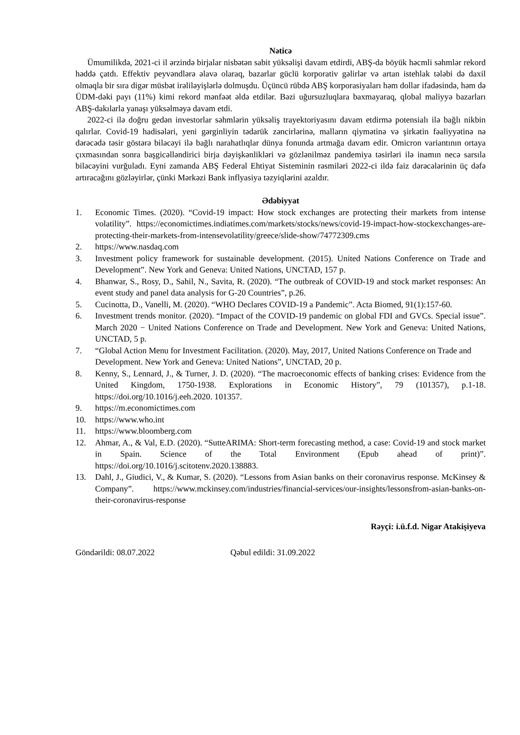Nəticə
Ümumilikdə, 2021-ci il ərzində birjalar nisbətən sabit yüksəlişi davam etdirdi, ABŞ-da böyük həcmli səhmlər rekord həddə çatdı. Effektiv peyvəndlərə əlavə olaraq, bazarlar güclü korporativ gəlirlər və artan istehlak tələbi də daxil olmaqla bir sıra digər müsbət irəliləyişlərlə dolmuşdu. Üçüncü rübdə ABŞ korporasiyaları həm dollar ifadəsində, həm də ÜDM-dəki payı (11%) kimi rekord mənfəət əldə etdilər. Bəzi uğursuzluqlara baxmayaraq, qlobal maliyyə bazarları ABŞ-dakılarla yanaşı yüksəlməyə davam etdi.
2022-ci ilə doğru gedən investorlar səhmlərin yüksəliş trayektoriyasını davam etdirmə potensialı ilə bağlı nikbin qalırlar. Covid-19 hadisələri, yeni gərginliyin tədarük zəncirlərinə, malların qiymətinə və şirkətin fəaliyyətinə nə dərəcədə təsir göstərə biləcəyi ilə bağlı narahatlıqlar dünya fonunda artmağa davam edir. Omicron variantının ortaya çıxmasından sonra başgicəlləndirici birja dəyişkənlikləri və gözlənilməz pandemiya təsirləri ilə inamın necə sarsıla biləcəyini vurğuladı. Eyni zamanda ABŞ Federal Ehtiyat Sisteminin rəsmiləri 2022-ci ildə faiz dərəcələrinin üç dəfə artıracağını gözləyirlər, çünki Mərkəzi Bank inflyasiya təzyiqlərini azaldır.
Ədəbiyyat
1. Economic Times. (2020). “Covid-19 impact: How stock exchanges are protecting their markets from intense volatility”. https://economictimes.indiatimes.com/markets/stocks/news/covid-19-impact-how-stockexchanges-are-protecting-their-markets-from-intensevolatility/greece/slide-show/74772309.cms
2. https://www.nasdaq.com
3. Investment policy framework for sustainable development. (2015). United Nations Conference on Trade and Development”. New York and Geneva: United Nations, UNCTAD, 157 p.
4. Bhanwar, S., Rosy, D., Sahil, N., Savita, R. (2020). “The outbreak of COVID-19 and stock market responses: An event study and panel data analysis for G-20 Countries”, p.26.
5. Cucinotta, D., Vanelli, M. (2020). “WHO Declares COVID-19 a Pandemic”. Acta Biomed, 91(1):157-60.
6. Investment trends monitor. (2020). “Impact of the COVID-19 pandemic on global FDI and GVCs. Special issue”. March 2020 − United Nations Conference on Trade and Development. New York and Geneva: United Nations, UNCTAD, 5 p.
7. “Global Action Menu for Investment Facilitation. (2020). May, 2017, United Nations Conference on Trade and Development. New York and Geneva: United Nations”, UNCTAD, 20 p.
8. Kenny, S., Lennard, J., & Turner, J. D. (2020). “The macroeconomic effects of banking crises: Evidence from the United Kingdom, 1750-1938. Explorations in Economic History”, 79 (101357), p.1-18. https://doi.org/10.1016/j.eeh.2020. 101357.
9. https://m.economictimes.com
10. https://www.who.int
11. https://www.bloomberg.com
12. Ahmar, A., & Val, E.D. (2020). “SutteARIMA: Short-term forecasting method, a case: Covid-19 and stock market in Spain. Science of the Total Environment (Epub ahead of print)”. https://doi.org/10.1016/j.scitotenv.2020.138883.
13. Dahl, J., Giudici, V., & Kumar, S. (2020). “Lessons from Asian banks on their coronavirus response. McKinsey & Company”. https://www.mckinsey.com/industries/financial-services/our-insights/lessonsfrom-asian-banks-on-their-coronavirus-response
Rəyçi: i.ü.f.d. Nigar Atakişiyeva
Göndərildi: 08.07.2022 Qəbul edildi: 31.09.2022